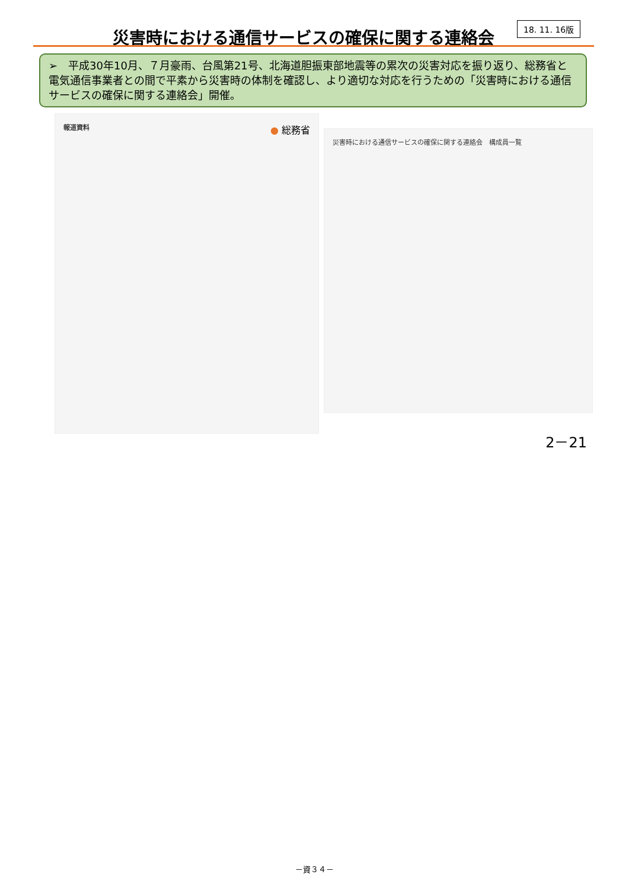災害時における通信サービスの確保に関する連絡会
18. 11. 16版
➢　平成30年10月、７月豪雨、台風第21号、北海道胆振東部地震等の累次の災害対応を振り返り、総務省と電気通信事業者との間で平素から災害時の体制を確認し、より適切な対応を行うための「災害時における通信サービスの確保に関する連絡会」開催。
報道資料 ● 総務省
災害時における通信サービスの確保に関する連絡会　構成員一覧
2－21
－資３４－